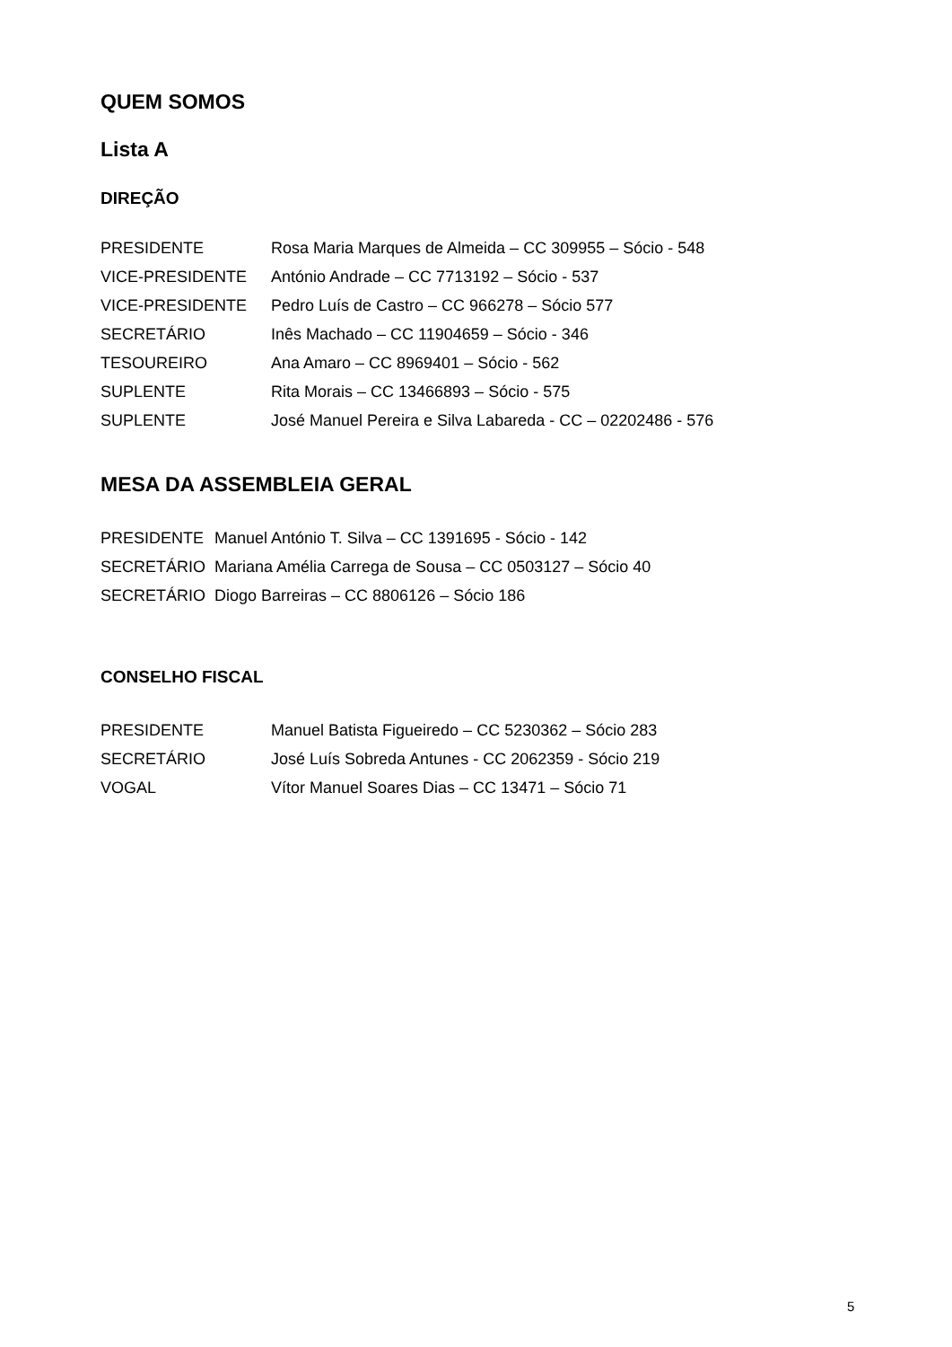QUEM SOMOS
Lista A
DIREÇÃO
PRESIDENTE Rosa Maria Marques de Almeida – CC 309955 – Sócio - 548
VICE-PRESIDENTE António Andrade – CC 7713192 – Sócio - 537
VICE-PRESIDENTE Pedro Luís de Castro – CC 966278 – Sócio 577
SECRETÁRIO Inês Machado – CC 11904659 – Sócio - 346
TESOUREIRO Ana Amaro – CC 8969401 – Sócio - 562
SUPLENTE Rita Morais – CC 13466893 – Sócio - 575
SUPLENTE José Manuel Pereira e Silva Labareda - CC – 02202486 - 576
MESA DA ASSEMBLEIA GERAL
PRESIDENTE Manuel António T. Silva – CC 1391695 - Sócio - 142
SECRETÁRIO Mariana Amélia Carrega de Sousa – CC 0503127 – Sócio 40
SECRETÁRIO Diogo Barreiras – CC 8806126 – Sócio 186
CONSELHO FISCAL
PRESIDENTE Manuel Batista Figueiredo – CC 5230362 – Sócio 283
SECRETÁRIO José Luís Sobreda Antunes - CC 2062359 - Sócio 219
VOGAL Vítor Manuel Soares Dias – CC 13471 – Sócio 71
5